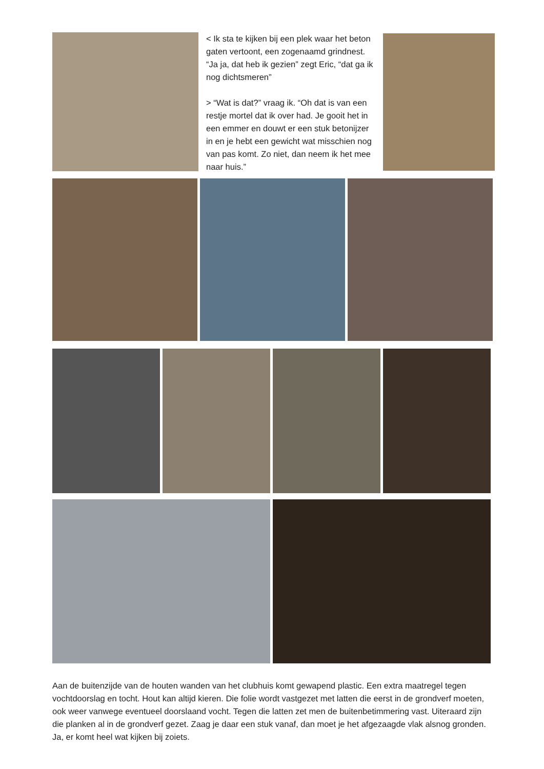< Ik sta te kijken bij een plek waar het beton gaten vertoont, een zogenaamd grindnest. “Ja ja, dat heb ik gezien” zegt Eric, “dat ga ik nog dichtsmeren”
> “Wat is dat?” vraag ik. “Oh dat is van een restje mortel dat ik over had. Je gooit het in een emmer en douwt er een stuk betonijzer in en je hebt een gewicht wat misschien nog van pas komt. Zo niet, dan neem ik het mee naar huis.”
Aan de buitenzijde van de houten wanden van het clubhuis komt gewapend plastic. Een extra maatregel tegen vochtdoorslag en tocht. Hout kan altijd kieren. Die folie wordt vastgezet met latten die eerst in de grondverf moeten, ook weer vanwege eventueel doorslaand vocht. Tegen die latten zet men de buitenbe­timmering vast. Uiteraard zijn die planken al in de grondverf gezet. Zaag je daar een stuk vanaf, dan moet je het afgezaagde vlak alsnog gronden. Ja, er komt heel wat kijken bij zoiets.